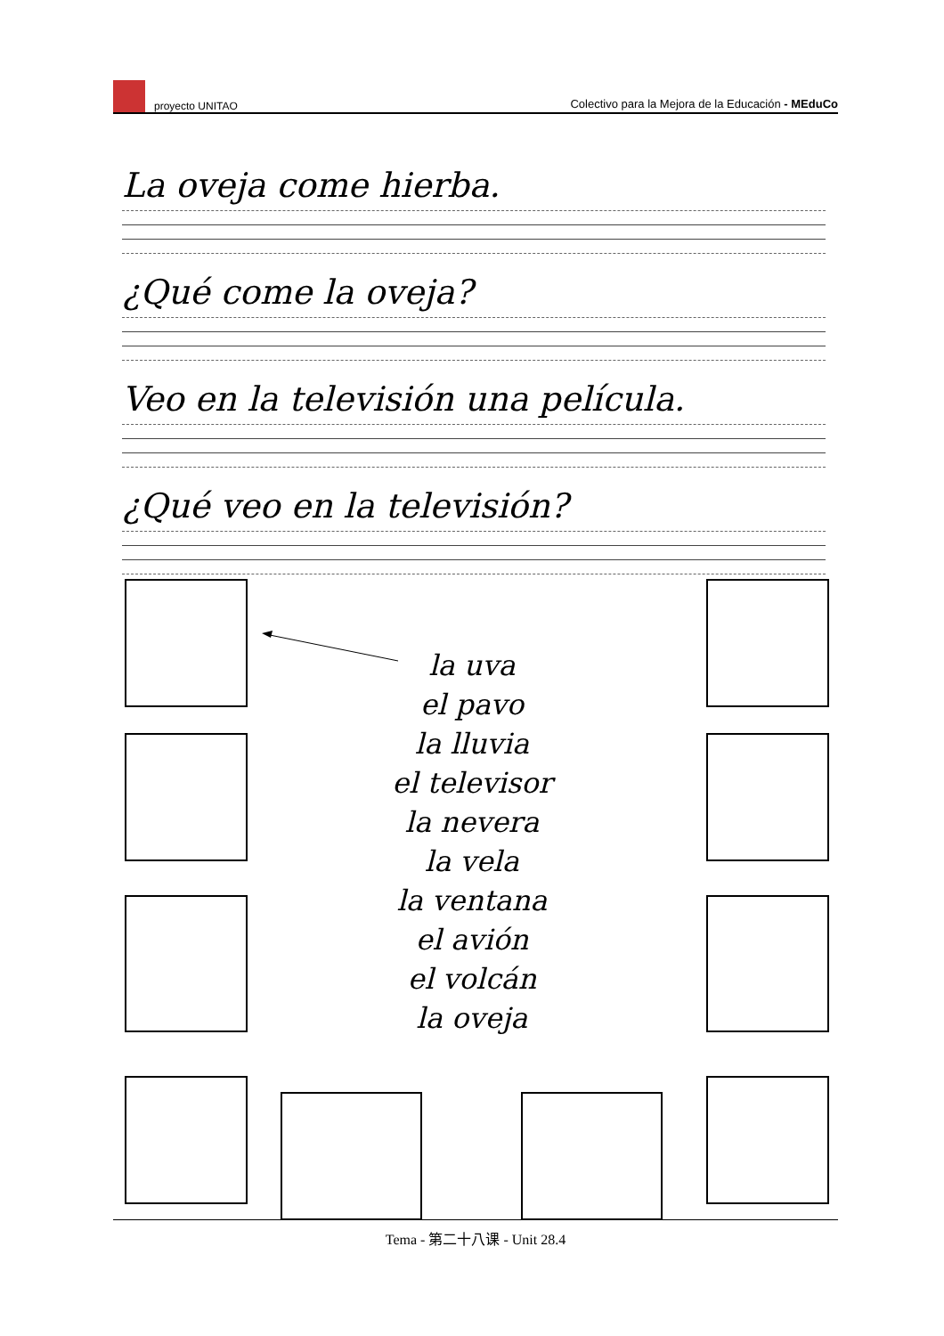proyecto UNITAO
Colectivo para la Mejora de la Educación - MEduCo
La oveja come hierba.
¿Qué come la oveja?
Veo en la televisión una película.
¿Qué veo en la televisión?
la uva
el pavo
la lluvia
el televisor
la nevera
la vela
la ventana
el avión
el volcán
la oveja
Tema - 第二十八课 - Unit 28.4